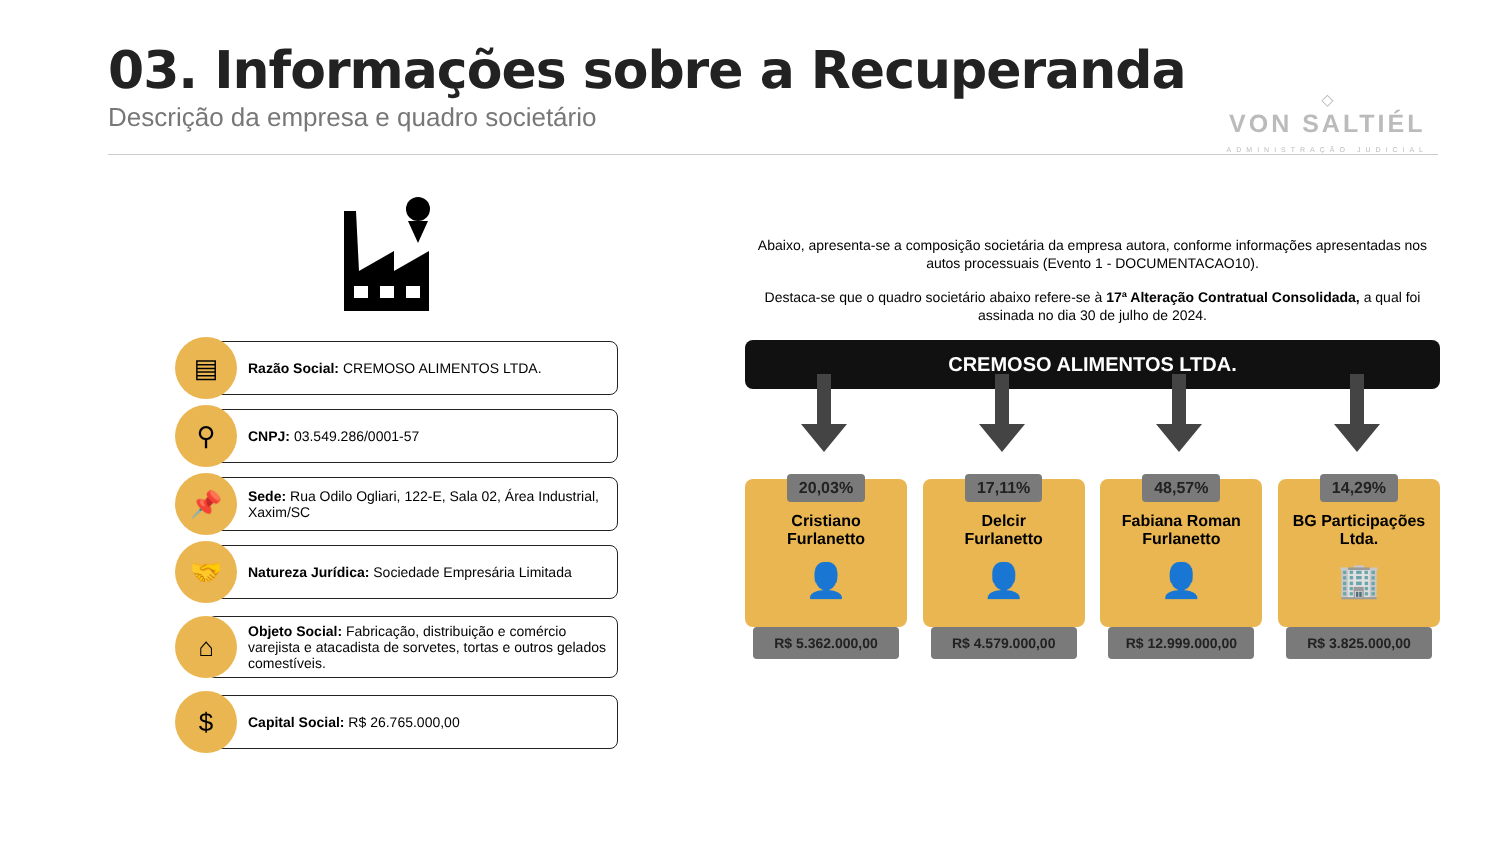03. Informações sobre a Recuperanda
Descrição da empresa e quadro societário
◇
VON SALTIÉL
ADMINISTRAÇÃO JUDICIAL
▤
Razão Social: CREMOSO ALIMENTOS LTDA.
⚲
CNPJ: 03.549.286/0001-57
📌
Sede: Rua Odilo Ogliari, 122-E, Sala 02, Área Industrial, Xaxim/SC
🤝
Natureza Jurídica: Sociedade Empresária Limitada
⌂
Objeto Social: Fabricação, distribuição e comércio varejista e atacadista de sorvetes, tortas e outros gelados comestíveis.
$
Capital Social: R$ 26.765.000,00
Abaixo, apresenta-se a composição societária da empresa autora, conforme informações apresentadas nos autos processuais (Evento 1 - DOCUMENTACAO10).
Destaca-se que o quadro societário abaixo refere-se à 17ª Alteração Contratual Consolidada, a qual foi assinada no dia 30 de julho de 2024.
CREMOSO ALIMENTOS LTDA.
20,03%
Cristiano
Furlanetto
👤
R$ 5.362.000,00
17,11%
Delcir
Furlanetto
👤
R$ 4.579.000,00
48,57%
Fabiana Roman
Furlanetto
👤
R$ 12.999.000,00
14,29%
BG Participações
Ltda.
🏢
R$ 3.825.000,00